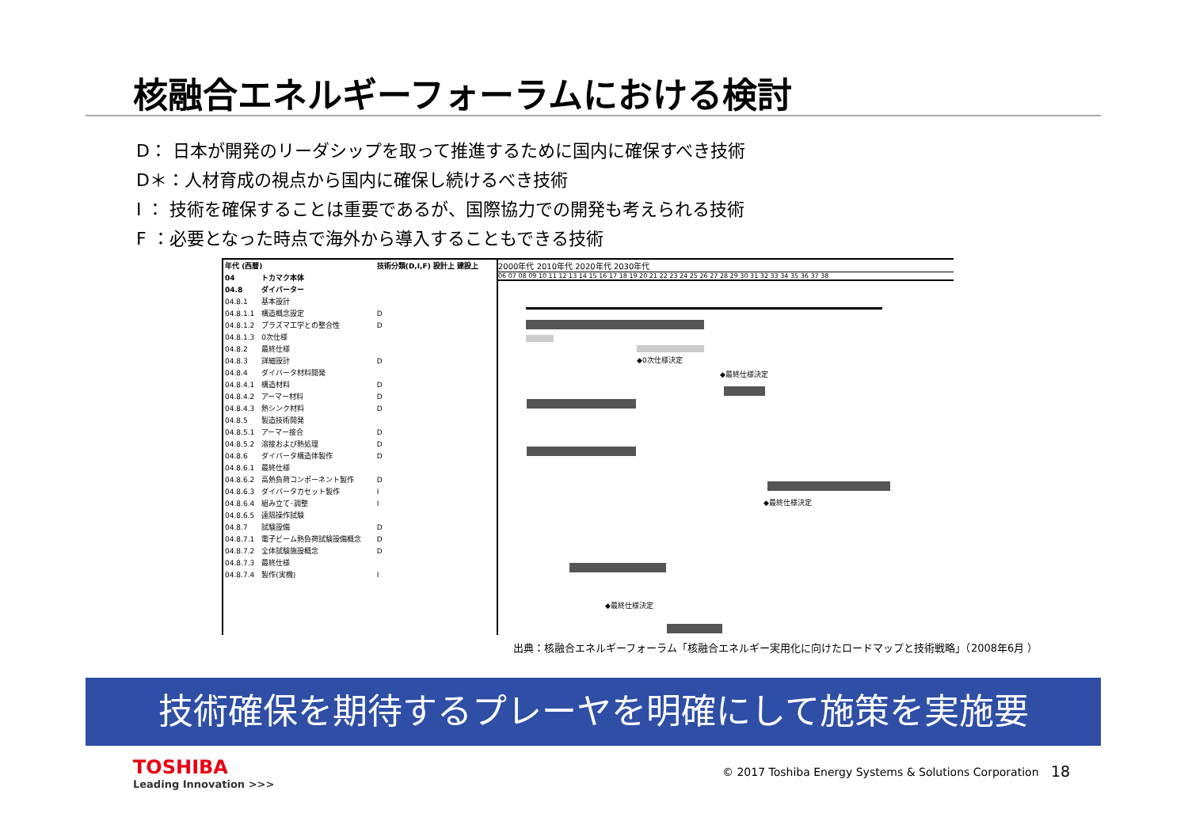核融合エネルギーフォーラムにおける検討
D： 日本が開発のリーダシップを取って推進するために国内に確保すべき技術
D＊：人材育成の視点から国内に確保し続けるべき技術
I ： 技術を確保することは重要であるが、国際協力での開発も考えられる技術
F ：必要となった時点で海外から導入することもできる技術
| 年代 (西暦) | | 技術分類(D,I,F) 設計上 建設上 |
| --- | --- | --- |
| 04 | トカマク本体 | |
| 04.8 | ダイバーター | |
| 04.8.1 | 基本設計 | |
| 04.8.1.1 | 構造概念設定 | D |
| 04.8.1.2 | プラズマ工学との整合性 | D |
| 04.8.1.3 | 0次仕様 | |
| 04.8.2 | 最終仕様 | |
| 04.8.3 | 詳細設計 | D |
| 04.8.4 | ダイバータ材料開発 | |
| 04.8.4.1 | 構造材料 | D |
| 04.8.4.2 | アーマー材料 | D |
| 04.8.4.3 | 熱シンク材料 | D |
| 04.8.5 | 製造技術開発 | |
| 04.8.5.1 | アーマー接合 | D |
| 04.8.5.2 | 溶接および熱処理 | D |
| 04.8.6 | ダイバータ構造体製作 | D |
| 04.8.6.1 | 最終仕様 | |
| 04.8.6.2 | 高熱負荷コンポーネント製作 | D |
| 04.8.6.3 | ダイバータカセット製作 | I |
| 04.8.6.4 | 組み立て･調整 | I |
| 04.8.6.5 | 遠隔操作試験 | |
| 04.8.7 | 試験設備 | D |
| 04.8.7.1 | 電子ビーム熱負荷試験設備概念 | D |
| 04.8.7.2 | 全体試験施設概念 | D |
| 04.8.7.3 | 最終仕様 | |
| 04.8.7.4 | 製作(実機) | I |
2000年代 2010年代 2020年代 2030年代
06 07 08 09 10 11 12 13 14 15 16 17 18 19 20 21 22 23 24 25 26 27 28 29 30 31 32 33 34 35 36 37 38
◆0次仕様決定
◆最終仕様決定
◆最終仕様決定
◆最終仕様決定
出典：核融合エネルギーフォーラム「核融合エネルギー実用化に向けたロードマップと技術戦略」（2008年6月 ）
技術確保を期待するプレーヤを明確にして施策を実施要
TOSHIBA
Leading Innovation >>>
© 2017 Toshiba Energy Systems & Solutions Corporation
18